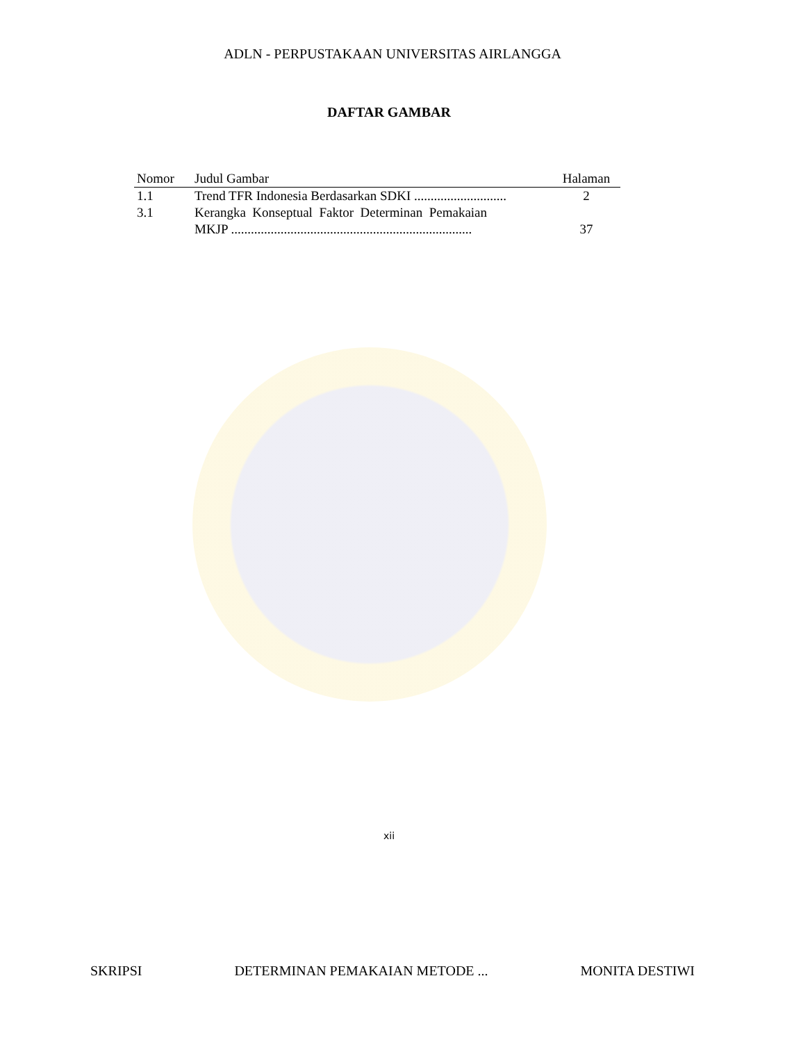ADLN - PERPUSTAKAAN UNIVERSITAS AIRLANGGA
DAFTAR GAMBAR
| Nomor | Judul Gambar | Halaman |
| --- | --- | --- |
| 1.1 | Trend TFR Indonesia Berdasarkan SDKI ............................ | 2 |
| 3.1 | Kerangka Konseptual Faktor Determinan Pemakaian MKJP ......................................................................... | 37 |
xii
SKRIPSI DETERMINAN PEMAKAIAN METODE ... MONITA DESTIWI